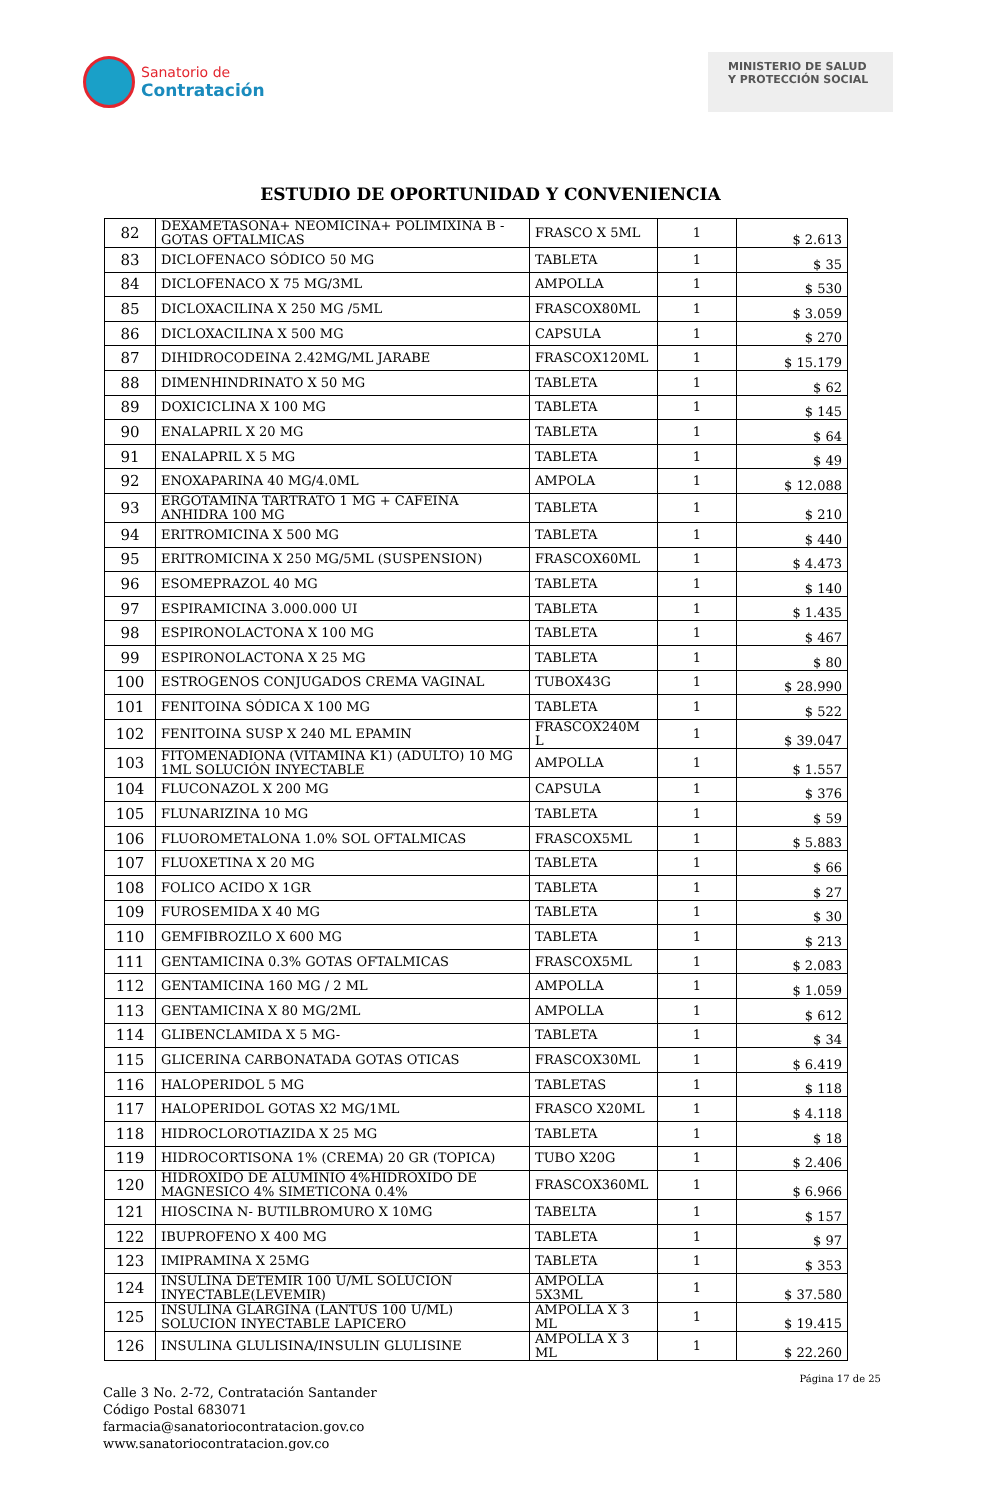Sanatorio de
Contratación
MINISTERIO DE SALUD Y PROTECCIÓN SOCIAL
ESTUDIO DE OPORTUNIDAD Y CONVENIENCIA
| 82 | DEXAMETASONA+ NEOMICINA+ POLIMIXINA B - GOTAS OFTALMICAS | FRASCO X 5ML | 1 | $ 2.613 |
| 83 | DICLOFENACO SÓDICO 50 MG | TABLETA | 1 | $ 35 |
| 84 | DICLOFENACO X 75 MG/3ML | AMPOLLA | 1 | $ 530 |
| 85 | DICLOXACILINA X 250 MG /5ML | FRASCOX80ML | 1 | $ 3.059 |
| 86 | DICLOXACILINA X 500 MG | CAPSULA | 1 | $ 270 |
| 87 | DIHIDROCODEINA 2.42MG/ML JARABE | FRASCOX120ML | 1 | $ 15.179 |
| 88 | DIMENHINDRINATO X 50 MG | TABLETA | 1 | $ 62 |
| 89 | DOXICICLINA X 100 MG | TABLETA | 1 | $ 145 |
| 90 | ENALAPRIL X 20 MG | TABLETA | 1 | $ 64 |
| 91 | ENALAPRIL X 5 MG | TABLETA | 1 | $ 49 |
| 92 | ENOXAPARINA 40 MG/4.0ML | AMPOLA | 1 | $ 12.088 |
| 93 | ERGOTAMINA TARTRATO 1 MG + CAFEINA ANHIDRA 100 MG | TABLETA | 1 | $ 210 |
| 94 | ERITROMICINA X 500 MG | TABLETA | 1 | $ 440 |
| 95 | ERITROMICINA X 250 MG/5ML (SUSPENSION) | FRASCOX60ML | 1 | $ 4.473 |
| 96 | ESOMEPRAZOL 40 MG | TABLETA | 1 | $ 140 |
| 97 | ESPIRAMICINA 3.000.000 UI | TABLETA | 1 | $ 1.435 |
| 98 | ESPIRONOLACTONA X 100 MG | TABLETA | 1 | $ 467 |
| 99 | ESPIRONOLACTONA X 25 MG | TABLETA | 1 | $ 80 |
| 100 | ESTROGENOS CONJUGADOS CREMA VAGINAL | TUBOX43G | 1 | $ 28.990 |
| 101 | FENITOINA SÓDICA X 100 MG | TABLETA | 1 | $ 522 |
| 102 | FENITOINA SUSP X 240 ML EPAMIN | FRASCOX240M L | 1 | $ 39.047 |
| 103 | FITOMENADIONA (VITAMINA K1) (ADULTO) 10 MG 1ML SOLUCIÓN INYECTABLE | AMPOLLA | 1 | $ 1.557 |
| 104 | FLUCONAZOL X 200 MG | CAPSULA | 1 | $ 376 |
| 105 | FLUNARIZINA 10 MG | TABLETA | 1 | $ 59 |
| 106 | FLUOROMETALONA 1.0% SOL OFTALMICAS | FRASCOX5ML | 1 | $ 5.883 |
| 107 | FLUOXETINA X 20 MG | TABLETA | 1 | $ 66 |
| 108 | FOLICO ACIDO X 1GR | TABLETA | 1 | $ 27 |
| 109 | FUROSEMIDA X 40 MG | TABLETA | 1 | $ 30 |
| 110 | GEMFIBROZILO X 600 MG | TABLETA | 1 | $ 213 |
| 111 | GENTAMICINA 0.3% GOTAS OFTALMICAS | FRASCOX5ML | 1 | $ 2.083 |
| 112 | GENTAMICINA 160 MG / 2 ML | AMPOLLA | 1 | $ 1.059 |
| 113 | GENTAMICINA X 80 MG/2ML | AMPOLLA | 1 | $ 612 |
| 114 | GLIBENCLAMIDA X 5 MG- | TABLETA | 1 | $ 34 |
| 115 | GLICERINA CARBONATADA GOTAS OTICAS | FRASCOX30ML | 1 | $ 6.419 |
| 116 | HALOPERIDOL 5 MG | TABLETAS | 1 | $ 118 |
| 117 | HALOPERIDOL GOTAS X2 MG/1ML | FRASCO X20ML | 1 | $ 4.118 |
| 118 | HIDROCLOROTIAZIDA X 25 MG | TABLETA | 1 | $ 18 |
| 119 | HIDROCORTISONA 1% (CREMA) 20 GR (TOPICA) | TUBO X20G | 1 | $ 2.406 |
| 120 | HIDROXIDO DE ALUMINIO 4%HIDROXIDO DE MAGNESICO 4% SIMETICONA 0.4% | FRASCOX360ML | 1 | $ 6.966 |
| 121 | HIOSCINA N- BUTILBROMURO X 10MG | TABELTA | 1 | $ 157 |
| 122 | IBUPROFENO X 400 MG | TABLETA | 1 | $ 97 |
| 123 | IMIPRAMINA X 25MG | TABLETA | 1 | $ 353 |
| 124 | INSULINA DETEMIR 100 U/ML SOLUCION INYECTABLE(LEVEMIR) | AMPOLLA 5X3ML | 1 | $ 37.580 |
| 125 | INSULINA GLARGINA (LANTUS 100 U/ML) SOLUCION INYECTABLE LAPICERO | AMPOLLA X 3 ML | 1 | $ 19.415 |
| 126 | INSULINA GLULISINA/INSULIN GLULISINE | AMPOLLA X 3 ML | 1 | $ 22.260 |
Página 17 de 25
Calle 3 No. 2-72, Contratación Santander
Código Postal 683071
farmacia@sanatoriocontratacion.gov.co
www.sanatoriocontratacion.gov.co